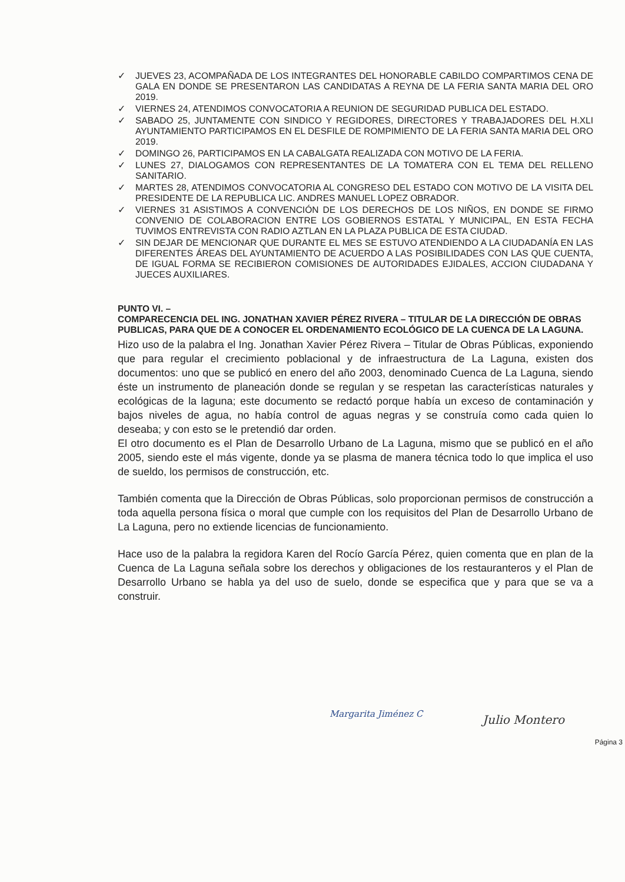✓ JUEVES 23, ACOMPAÑADA DE LOS INTEGRANTES DEL HONORABLE CABILDO COMPARTIMOS CENA DE GALA EN DONDE SE PRESENTARON LAS CANDIDATAS A REYNA DE LA FERIA SANTA MARIA DEL ORO 2019.
✓ VIERNES 24, ATENDIMOS CONVOCATORIA A REUNION DE SEGURIDAD PUBLICA DEL ESTADO.
✓ SABADO 25, JUNTAMENTE CON SINDICO Y REGIDORES, DIRECTORES Y TRABAJADORES DEL H.XLI AYUNTAMIENTO PARTICIPAMOS EN EL DESFILE DE ROMPIMIENTO DE LA FERIA SANTA MARIA DEL ORO 2019.
✓ DOMINGO 26, PARTICIPAMOS EN LA CABALGATA REALIZADA CON MOTIVO DE LA FERIA.
✓ LUNES 27, DIALOGAMOS CON REPRESENTANTES DE LA TOMATERA CON EL TEMA DEL RELLENO SANITARIO.
✓ MARTES 28, ATENDIMOS CONVOCATORIA AL CONGRESO DEL ESTADO CON MOTIVO DE LA VISITA DEL PRESIDENTE DE LA REPUBLICA LIC. ANDRES MANUEL LOPEZ OBRADOR.
✓ VIERNES 31 ASISTIMOS A CONVENCIÓN DE LOS DERECHOS DE LOS NIÑOS, EN DONDE SE FIRMO CONVENIO DE COLABORACION ENTRE LOS GOBIERNOS ESTATAL Y MUNICIPAL, EN ESTA FECHA TUVIMOS ENTREVISTA CON RADIO AZTLAN EN LA PLAZA PUBLICA DE ESTA CIUDAD.
✓ SIN DEJAR DE MENCIONAR QUE DURANTE EL MES SE ESTUVO ATENDIENDO A LA CIUDADANÍA EN LAS DIFERENTES ÁREAS DEL AYUNTAMIENTO DE ACUERDO A LAS POSIBILIDADES CON LAS QUE CUENTA, DE IGUAL FORMA SE RECIBIERON COMISIONES DE AUTORIDADES EJIDALES, ACCION CIUDADANA Y JUECES AUXILIARES.
PUNTO VI. –
COMPARECENCIA DEL ING. JONATHAN XAVIER PÉREZ RIVERA – TITULAR DE LA DIRECCIÓN DE OBRAS PUBLICAS, PARA QUE DE A CONOCER EL ORDENAMIENTO ECOLÓGICO DE LA CUENCA DE LA LAGUNA.
Hizo uso de la palabra el Ing. Jonathan Xavier Pérez Rivera – Titular de Obras Públicas, exponiendo que para regular el crecimiento poblacional y de infraestructura de La Laguna, existen dos documentos: uno que se publicó en enero del año 2003, denominado Cuenca de La Laguna, siendo éste un instrumento de planeación donde se regulan y se respetan las características naturales y ecológicas de la laguna; este documento se redactó porque había un exceso de contaminación y bajos niveles de agua, no había control de aguas negras y se construía como cada quien lo deseaba; y con esto se le pretendió dar orden.
El otro documento es el Plan de Desarrollo Urbano de La Laguna, mismo que se publicó en el año 2005, siendo este el más vigente, donde ya se plasma de manera técnica todo lo que implica el uso de sueldo, los permisos de construcción, etc.
También comenta que la Dirección de Obras Públicas, solo proporcionan permisos de construcción a toda aquella persona física o moral que cumple con los requisitos del Plan de Desarrollo Urbano de La Laguna, pero no extiende licencias de funcionamiento.
Hace uso de la palabra la regidora Karen del Rocío García Pérez, quien comenta que en plan de la Cuenca de La Laguna señala sobre los derechos y obligaciones de los restauranteros y el Plan de Desarrollo Urbano se habla ya del uso de suelo, donde se especifica que y para que se va a construir.
Margarita Jiménez C Julio Montero
Página 3